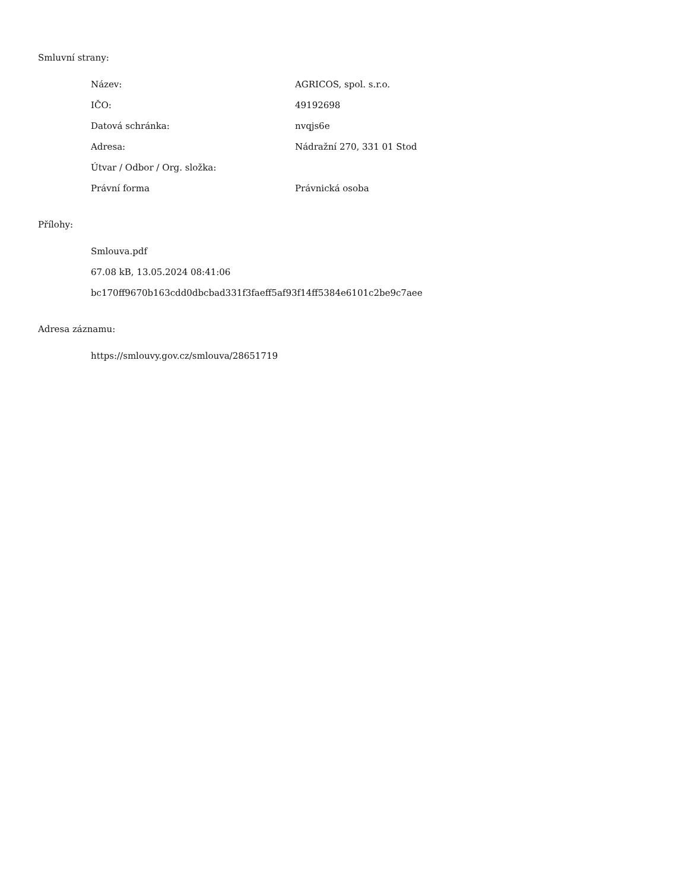Smluvní strany:
| Název: | AGRICOS, spol. s.r.o. |
| IČO: | 49192698 |
| Datová schránka: | nvqjs6e |
| Adresa: | Nádražní 270, 331 01 Stod |
| Útvar / Odbor / Org. složka: | |
| Právní forma | Právnická osoba |
Přílohy:
Smlouva.pdf
67.08 kB, 13.05.2024 08:41:06
bc170ff9670b163cdd0dbcbad331f3faeff5af93f14ff5384e6101c2be9c7aee
Adresa záznamu:
https://smlouvy.gov.cz/smlouva/28651719